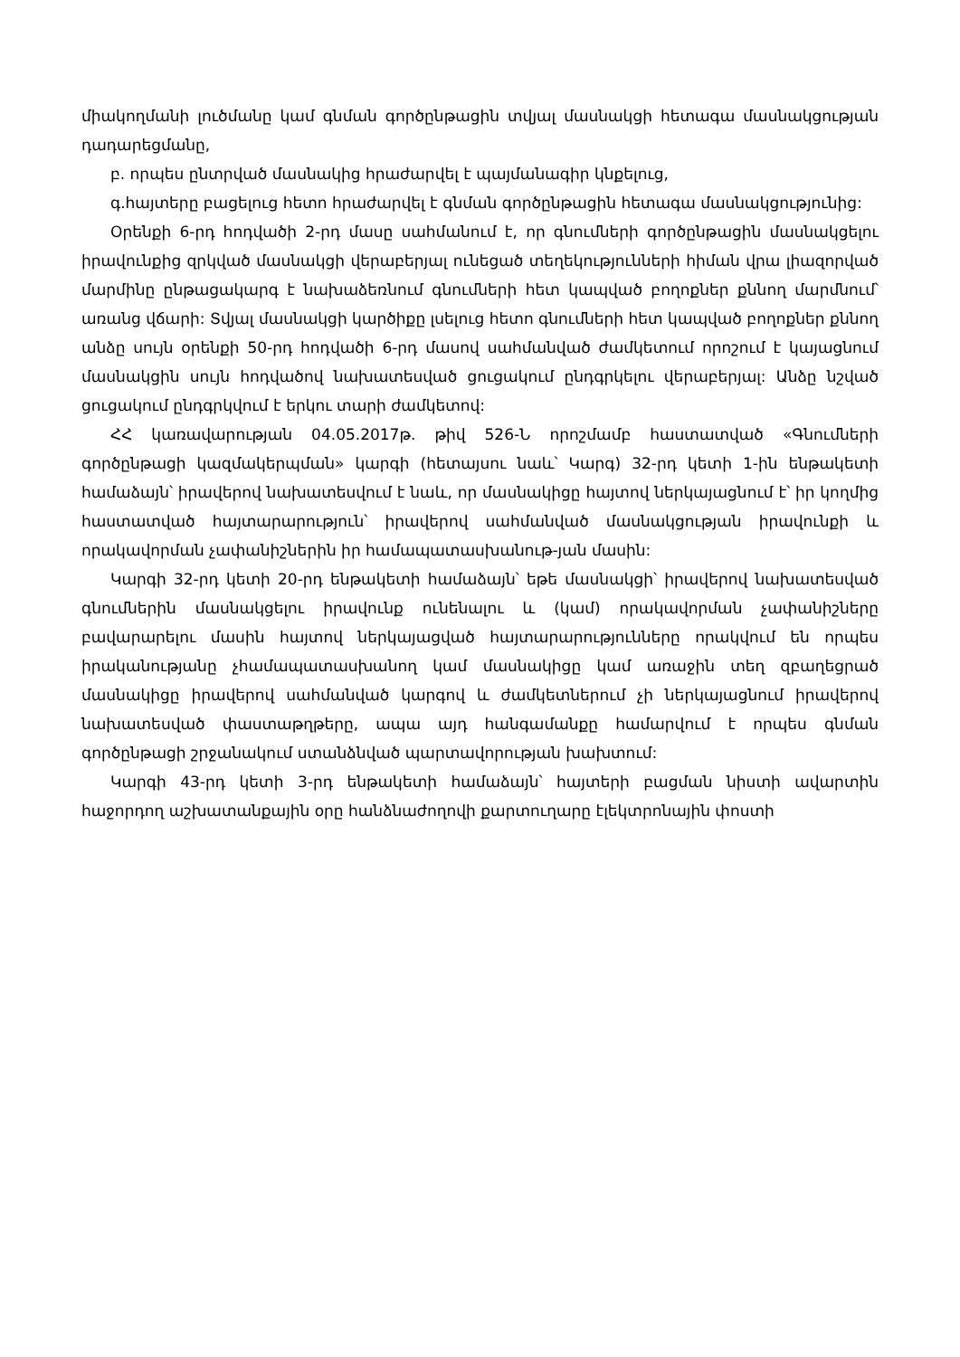միակողմանի լուծմանը կամ գնման գործընթացին տվյալ մասնակցի հետագա մասնակցության դադարեցմանը,
բ. որպես ընտրված մասնակից հրաժարվել է պայմանագիր կնքելուց,
գ.հայտերը բացելուց հետո հրաժարվել է գնման գործընթացին հետագա մասնակցությունից:
Օրենքի 6-րդ հոդվածի 2-րդ մասը սահմանում է, որ գնումների գործընթացին մասնակցելու իրավունքից զրկված մասնակցի վերաբերյալ ունեցած տեղեկությունների հիման վրա լիազորված մարմինը ընթացակարգ է նախաձեռնում գնումների հետ կապված բողոքներ քննող մարմնում՝ առանց վճարի: Տվյալ մասնակցի կարծիքը լսելուց հետո գնումների հետ կապված բողոքներ քննող անձը սույն օրենքի 50-րդ հոդվածի 6-րդ մասով սահմանված ժամկետում որոշում է կայացնում մասնակցին սույն հոդվածով նախատեսված ցուցակում ընդգրկելու վերաբերյալ: Անձը նշված ցուցակում ընդգրկվում է երկու տարի ժամկետով:
ՀՀ կառավարության 04.05.2017թ. թիվ 526-Ն որոշմամբ հաստատված «Գնումների գործընթացի կազմակերպման» կարգի (հետայսու նաև՝ Կարգ) 32-րդ կետի 1-ին ենթակետի համաձայն՝ իրավերով նախատեսվում է նաև, որ մասնակիցը հայտով ներկայացնում է՝ իր կողմից հաստատված հայտարարություն՝ իրավերով սահմանված մասնակցության իրավունքի և որակավորման չափանիշներին իր համապատասխանութ-յան մասին:
Կարգի 32-րդ կետի 20-րդ ենթակետի համաձայն՝ եթե մասնակցի՝ իրավերով նախատեսված գնումներին մասնակցելու իրավունք ունենալու և (կամ) որակավորման չափանիշները բավարարելու մասին հայտով ներկայացված հայտարարությունները որակվում են որպես իրականությանը չհամապատասխանող կամ մասնակիցը կամ առաջին տեղ զբաղեցրած մասնակիցը իրավերով սահմանված կարգով և ժամկետներում չի ներկայացնում իրավերով նախատեսված փաստաթղթերը, ապա այդ հանգամանքը համարվում է որպես գնման գործընթացի շրջանակում ստանձնված պարտավորության խախտում:
Կարգի 43-րդ կետի 3-րդ ենթակետի համաձայն՝ հայտերի բացման նիստի ավարտին հաջորդող աշխատանքային օրը հանձնաժողովի քարտուղարը էլեկտրոնային փոստի